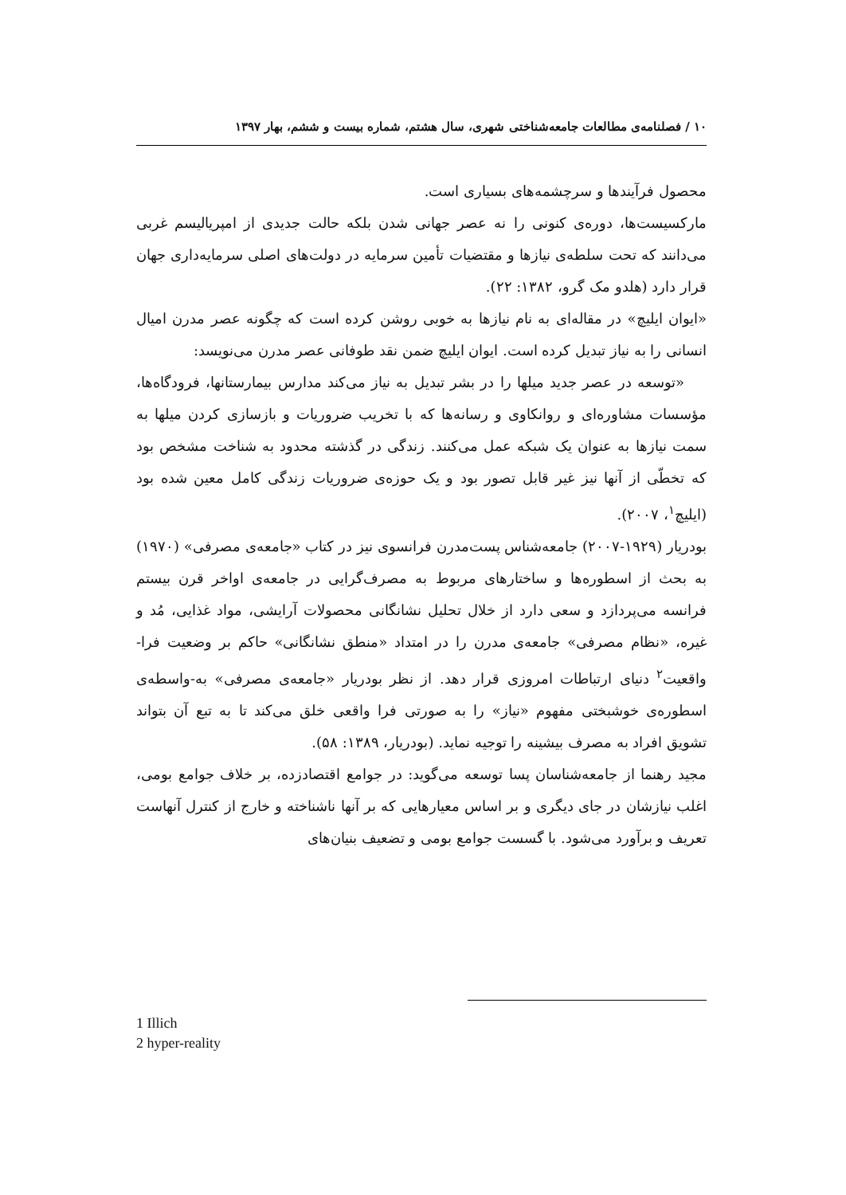۱۰ / فصلنامه‌ی مطالعات جامعه‌شناختی شهری، سال هشتم، شماره بیست و ششم، بهار ۱۳۹۷
محصول فرآیندها و سرچشمه‌های بسیاری است.
مارکسیست‌ها، دوره‌ی کنونی را نه عصر جهانی شدن بلکه حالت جدیدی از امپریالیسم غربی می‌دانند که تحت سلطه‌ی نیازها و مقتضیات تأمین سرمایه در دولت‌های اصلی سرمایه‌داری جهان قرار دارد (هلدو مک گرو، ۱۳۸۲: ۲۲).
«ایوان ایلیچ» در مقاله‌ای به نام نیازها به خوبی روشن کرده است که چگونه عصر مدرن امیال انسانی را به نیاز تبدیل کرده است. ایوان ایلیچ ضمن نقد طوفانی عصر مدرن می‌نویسد:
«توسعه در عصر جدید میلها را در بشر تبدیل به نیاز می‌کند مدارس بیمارستانها، فرودگاه‌ها، مؤسسات مشاوره‌ای و روانکاوی و رسانه‌ها که با تخریب ضروریات و بازسازی کردن میلها به سمت نیازها به عنوان یک شبکه عمل می‌کنند. زندگی در گذشته محدود به شناخت مشخص بود که تخطّی از آنها نیز غیر قابل تصور بود و یک حوزه‌ی ضروریات زندگی کامل معین شده بود (ایلیچ<sup>۱</sup>، ۲۰۰۷).
بودریار (۱۹۲۹-۲۰۰۷) جامعه‌شناس پست‌مدرن فرانسوی نیز در کتاب «جامعه‌ی مصرفی» (۱۹۷۰) به بحث از اسطوره‌ها و ساختارهای مربوط به مصرف‌گرایی در جامعه‌ی اواخر قرن بیستم فرانسه می‌پردازد و سعی دارد از خلال تحلیل نشانگانی محصولات آرایشی، مواد غذایی، مُد و غیره، «نظام مصرفی» جامعه‌ی مدرن را در امتداد «منطق نشانگانی» حاکم بر وضعیت فرا-واقعیت<sup>۲</sup> دنیای ارتباطات امروزی قرار دهد. از نظر بودریار «جامعه‌ی مصرفی» به-واسطه‌ی اسطوره‌ی خوشبختی مفهوم «نیاز» را به صورتی فرا واقعی خلق می‌کند تا به تبع آن بتواند تشویق افراد به مصرف بیشینه را توجیه نماید. (بودریار، ۱۳۸۹: ۵۸).
مجید رهنما از جامعه‌شناسان پسا توسعه می‌گوید: در جوامع اقتصادزده، بر خلاف جوامع بومی، اغلب نیازشان در جای دیگری و بر اساس معیارهایی که بر آنها ناشناخته و خارج از کنترل آنهاست تعریف و برآورد می‌شود. با گسست جوامع بومی و تضعیف بنیان‌های
1 Illich
2 hyper-reality